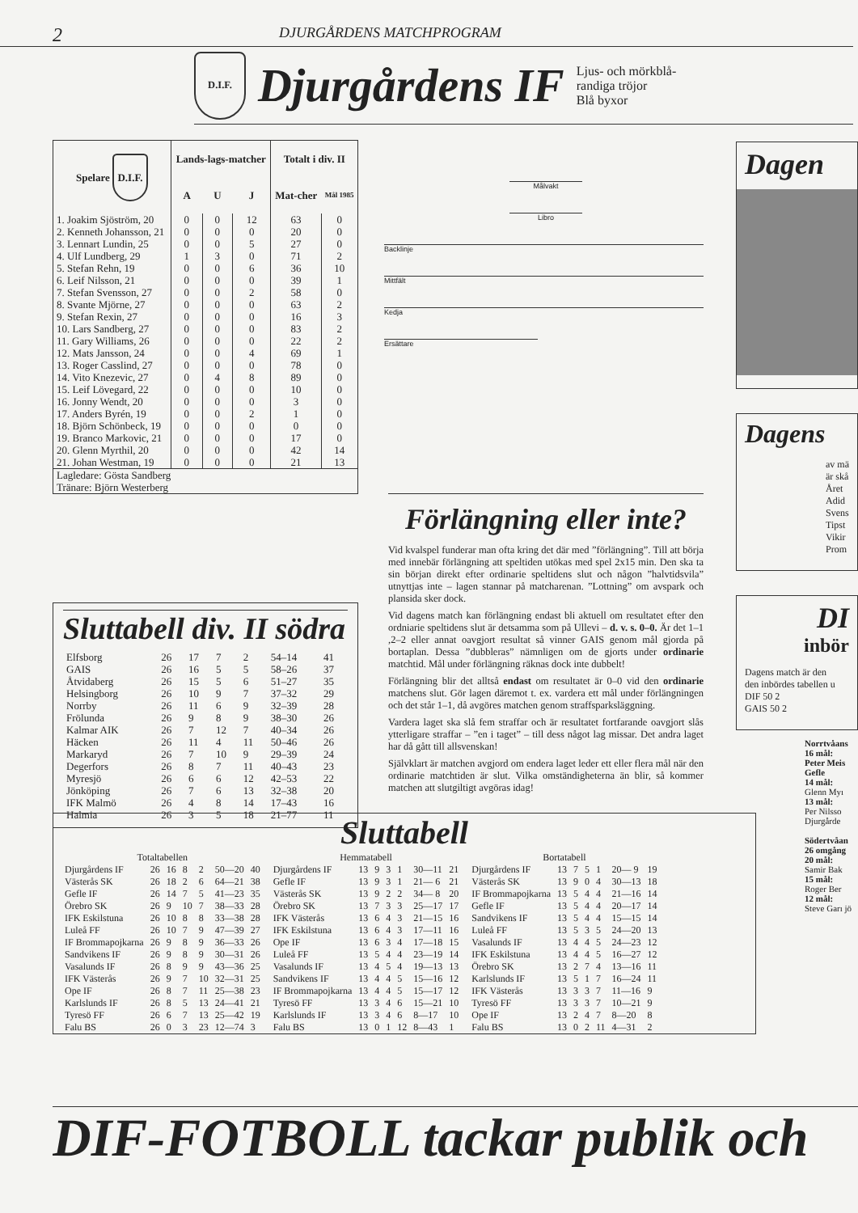2
DJURGÅRDENS MATCHPROGRAM
D.I.F.
Djurgårdens IF
Ljus- och mörkblå-
randiga tröjor
Blå byxor
| Spelare D.I.F. | Lands-lags-matcher | | | Totalt i div. II | |
| --- | --- | --- | --- | --- | --- |
| | A | U | J | Mat-cher | Mål 1985 |
| 1. Joakim Sjöström, 20 | 0 | 0 | 12 | 63 | 0 |
| 2. Kenneth Johansson, 21 | 0 | 0 | 0 | 20 | 0 |
| 3. Lennart Lundin, 25 | 0 | 0 | 5 | 27 | 0 |
| 4. Ulf Lundberg, 29 | 1 | 3 | 0 | 71 | 2 |
| 5. Stefan Rehn, 19 | 0 | 0 | 6 | 36 | 10 |
| 6. Leif Nilsson, 21 | 0 | 0 | 0 | 39 | 1 |
| 7. Stefan Svensson, 27 | 0 | 0 | 2 | 58 | 0 |
| 8. Svante Mjörne, 27 | 0 | 0 | 0 | 63 | 2 |
| 9. Stefan Rexin, 27 | 0 | 0 | 0 | 16 | 3 |
| 10. Lars Sandberg, 27 | 0 | 0 | 0 | 83 | 2 |
| 11. Gary Williams, 26 | 0 | 0 | 0 | 22 | 2 |
| 12. Mats Jansson, 24 | 0 | 0 | 4 | 69 | 1 |
| 13. Roger Casslind, 27 | 0 | 0 | 0 | 78 | 0 |
| 14. Vito Knezevic, 27 | 0 | 4 | 8 | 89 | 0 |
| 15. Leif Lövegard, 22 | 0 | 0 | 0 | 10 | 0 |
| 16. Jonny Wendt, 20 | 0 | 0 | 0 | 3 | 0 |
| 17. Anders Byrén, 19 | 0 | 0 | 2 | 1 | 0 |
| 18. Björn Schönbeck, 19 | 0 | 0 | 0 | 0 | 0 |
| 19. Branco Markovic, 21 | 0 | 0 | 0 | 17 | 0 |
| 20. Glenn Myrthil, 20 | 0 | 0 | 0 | 42 | 14 |
| 21. Johan Westman, 19 | 0 | 0 | 0 | 21 | 13 |
| Lagledare: Gösta Sandberg Tränare: Björn Westerberg | | | | | |
Målvakt
Libro
Backlinje
Mittfält
Kedja
Ersättare
Förlängning eller inte?
Vid kvalspel funderar man ofta kring det där med ”förlängning”. Till att börja med innebär förlängning att speltiden utökas med spel 2x15 min. Den ska ta sin början direkt efter ordinarie speltidens slut och någon ”halvtidsvila” utnyttjas inte – lagen stannar på matcharenan. ”Lottning” om avspark och plansida sker dock.
Vid dagens match kan förlängning endast bli aktuell om resultatet efter den ordniarie speltidens slut är detsamma som på Ullevi – d. v. s. 0–0. Är det 1–1 ,2–2 eller annat oavgjort resultat så vinner GAIS genom mål gjorda på bortaplan. Dessa ”dubbleras” nämnligen om de gjorts under ordinarie matchtid. Mål under förlängning räknas dock inte dubbelt!
Förlängning blir det alltså endast om resultatet är 0–0 vid den ordinarie matchens slut. Gör lagen däremot t. ex. vardera ett mål under förlängningen och det står 1–1, då avgöres matchen genom straffsparksläggning.
Vardera laget ska slå fem straffar och är resultatet fortfarande oavgjort slås ytterligare straffar – ”en i taget” – till dess något lag missar. Det andra laget har då gått till allsvenskan!
Självklart är matchen avgjord om endera laget leder ett eller flera mål när den ordinarie matchtiden är slut. Vilka omständigheterna än blir, så kommer matchen att slutgiltigt avgöras idag!
Sluttabell div. II södra
| Elfsborg | 26 | 17 | 7 | 2 | 54–14 | 41 |
| GAIS | 26 | 16 | 5 | 5 | 58–26 | 37 |
| Åtvidaberg | 26 | 15 | 5 | 6 | 51–27 | 35 |
| Helsingborg | 26 | 10 | 9 | 7 | 37–32 | 29 |
| Norrby | 26 | 11 | 6 | 9 | 32–39 | 28 |
| Frölunda | 26 | 9 | 8 | 9 | 38–30 | 26 |
| Kalmar AIK | 26 | 7 | 12 | 7 | 40–34 | 26 |
| Häcken | 26 | 11 | 4 | 11 | 50–46 | 26 |
| Markaryd | 26 | 7 | 10 | 9 | 29–39 | 24 |
| Degerfors | 26 | 8 | 7 | 11 | 40–43 | 23 |
| Myresjö | 26 | 6 | 6 | 12 | 42–53 | 22 |
| Jönköping | 26 | 7 | 6 | 13 | 32–38 | 20 |
| IFK Malmö | 26 | 4 | 8 | 14 | 17–43 | 16 |
| Halmia | 26 | 3 | 5 | 18 | 21–77 | 11 |
Sluttabell
| Totaltabellen | | | | | | |
| --- | --- | --- | --- | --- | --- | --- |
| Djurgårdens IF | 26 | 16 | 8 | 2 | 50—20 | 40 |
| Västerås SK | 26 | 18 | 2 | 6 | 64—21 | 38 |
| Gefle IF | 26 | 14 | 7 | 5 | 41—23 | 35 |
| Örebro SK | 26 | 9 | 10 | 7 | 38—33 | 28 |
| IFK Eskilstuna | 26 | 10 | 8 | 8 | 33—38 | 28 |
| Luleå FF | 26 | 10 | 7 | 9 | 47—39 | 27 |
| IF Brommapojkarna | 26 | 9 | 8 | 9 | 36—33 | 26 |
| Sandvikens IF | 26 | 9 | 8 | 9 | 30—31 | 26 |
| Vasalunds IF | 26 | 8 | 9 | 9 | 43—36 | 25 |
| IFK Västerås | 26 | 9 | 7 | 10 | 32—31 | 25 |
| Ope IF | 26 | 8 | 7 | 11 | 25—38 | 23 |
| Karlslunds IF | 26 | 8 | 5 | 13 | 24—41 | 21 |
| Tyresö FF | 26 | 6 | 7 | 13 | 25—42 | 19 |
| Falu BS | 26 | 0 | 3 | 23 | 12—74 | 3 |
| Hemmatabell | | | | | | |
| --- | --- | --- | --- | --- | --- | --- |
| Djurgårdens IF | 13 | 9 | 3 | 1 | 30—11 | 21 |
| Gefle IF | 13 | 9 | 3 | 1 | 21— 6 | 21 |
| Västerås SK | 13 | 9 | 2 | 2 | 34— 8 | 20 |
| Örebro SK | 13 | 7 | 3 | 3 | 25—17 | 17 |
| IFK Västerås | 13 | 6 | 4 | 3 | 21—15 | 16 |
| IFK Eskilstuna | 13 | 6 | 4 | 3 | 17—11 | 16 |
| Ope IF | 13 | 6 | 3 | 4 | 17—18 | 15 |
| Luleå FF | 13 | 5 | 4 | 4 | 23—19 | 14 |
| Vasalunds IF | 13 | 4 | 5 | 4 | 19—13 | 13 |
| Sandvikens IF | 13 | 4 | 4 | 5 | 15—16 | 12 |
| IF Brommapojkarna | 13 | 4 | 4 | 5 | 15—17 | 12 |
| Tyresö FF | 13 | 3 | 4 | 6 | 15—21 | 10 |
| Karlslunds IF | 13 | 3 | 4 | 6 | 8—17 | 10 |
| Falu BS | 13 | 0 | 1 | 12 | 8—43 | 1 |
| Bortatabell | | | | | | |
| --- | --- | --- | --- | --- | --- | --- |
| Djurgårdens IF | 13 | 7 | 5 | 1 | 20— 9 | 19 |
| Västerås SK | 13 | 9 | 0 | 4 | 30—13 | 18 |
| IF Brommapojkarna | 13 | 5 | 4 | 4 | 21—16 | 14 |
| Gefle IF | 13 | 5 | 4 | 4 | 20—17 | 14 |
| Sandvikens IF | 13 | 5 | 4 | 4 | 15—15 | 14 |
| Luleå FF | 13 | 5 | 3 | 5 | 24—20 | 13 |
| Vasalunds IF | 13 | 4 | 4 | 5 | 24—23 | 12 |
| IFK Eskilstuna | 13 | 4 | 4 | 5 | 16—27 | 12 |
| Örebro SK | 13 | 2 | 7 | 4 | 13—16 | 11 |
| Karlslunds IF | 13 | 5 | 1 | 7 | 16—24 | 11 |
| IFK Västerås | 13 | 3 | 3 | 7 | 11—16 | 9 |
| Tyresö FF | 13 | 3 | 3 | 7 | 10—21 | 9 |
| Ope IF | 13 | 2 | 4 | 7 | 8—20 | 8 |
| Falu BS | 13 | 0 | 2 | 11 | 4—31 | 2 |
Dagen
Dagens
av mä
är skå
Året
Adid
Svens
Tipst
Vikir
Prom
DI
inbör
Dagens match är den
den inbördes tabellen u
DIF 50 2
GAIS 50 2
Norrtvåans
16 mål:
Peter Meis Gefle
14 mål:
Glenn Myı
13 mål:
Per Nilsso Djurgårde
Södertvåan 26 omgång
20 mål:
Samir Bak
15 mål:
Roger Ber
12 mål:
Steve Garı jö
DIF-FOTBOLL tackar publik och